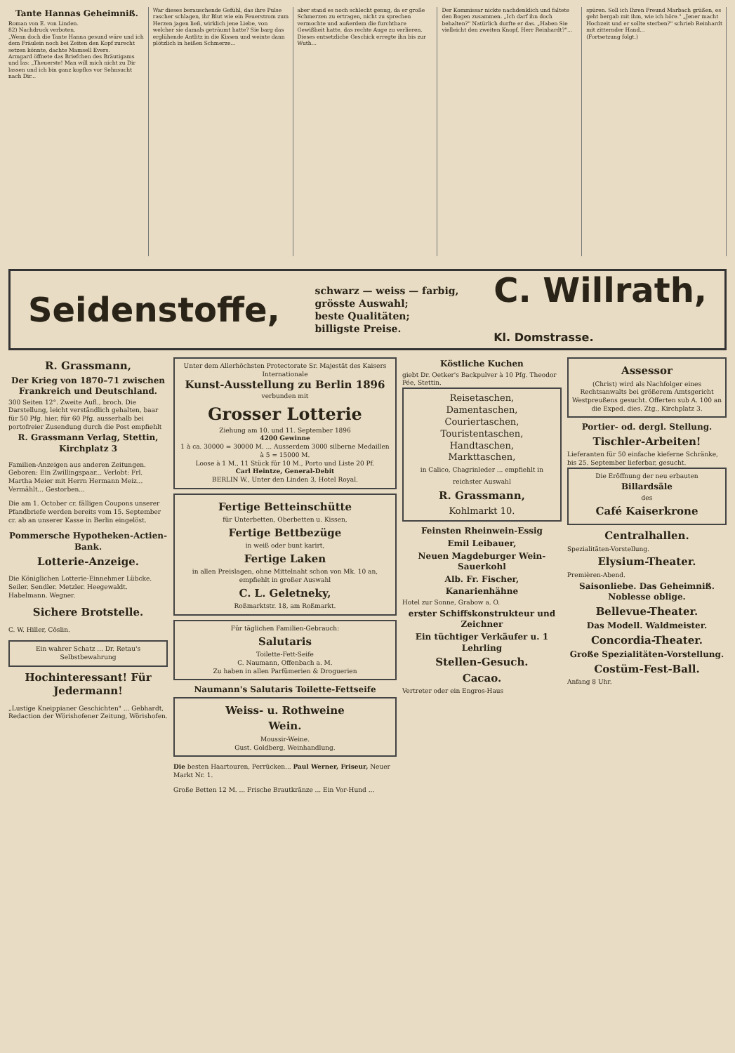Tante Hannas Geheimniß.
Roman von E. von Linden.
82) Nachdruck verboten.
„Wenn doch die Tante Hanna gesund wäre und ich dem Fräulein noch bei Zeiten den Kopf zurecht setzen könnte, dachte Mamsell Evers.
Armgard öffnete das Briefchen des Bräutigams und las: „Theuerste! Man will mich nicht zu Dir lassen und ich bin ganz kopflos vor Sehnsucht nach Dir...
War dieses berauschende Gefühl, das ihre Pulse rascher schlagen, ihr Blut wie ein Feuerstrom zum Herzen jagen ließ, wirklich jene Liebe, von welcher sie damals geträumt hatte? Sie barg das erglühende Antlitz in die Kissen und weinte dann plötzlich in heißen Schmerze...
aber stand es noch schlecht genug, da er große Schmerzen zu ertragen, nicht zu sprechen vermochte und außerdem die furchtbare Gewißheit hatte, das rechte Auge zu verlieren. Dieses entsetzliche Geschick erregte ihn bis zur Wuth...
Der Kommissar nickte nachdenklich und faltete den Bogen zusammen. „Ich darf ihn doch behalten?" Natürlich durfte er das. „Haben Sie vielleicht den zweiten Knopf, Herr Reinhardt?"...
spüren. Soll ich Ihren Freund Marbach grüßen, es geht bergab mit ihm, wie ich höre." „Jener macht Hochzeit und er sollte sterben?" schrieb Reinhardt mit zitternder Hand...
(Fortsetzung folgt.)
Seidenstoffe, schwarz — weiss — farbig,
grösste Auswahl;
beste Qualitäten;
billigste Preise. C. Willrath,
Kl. Domstrasse.
R. Grassmann,
Der Krieg von 1870–71 zwischen Frankreich und Deutschland.
300 Seiten 12°. Zweite Aufl., broch. Die Darstellung, leicht verständlich gehalten, baar für 50 Pfg. hier, für 60 Pfg. ausserhalb bei portofreier Zusendung durch die Post empfiehlt
R. Grassmann Verlag, Stettin, Kirchplatz 3
Familien-Anzeigen aus anderen Zeitungen. Geboren: Ein Zwillingspaar... Verlobt: Frl. Martha Meier mit Herrn Hermann Meiz... Vermählt... Gestorben...
Die am 1. October cr. fälligen Coupons unserer Pfandbriefe werden bereits vom 15. September cr. ab an unserer Kasse in Berlin eingelöst.
Pommersche Hypotheken-Actien-Bank.
Lotterie-Anzeige.
Die Königlichen Lotterie-Einnehmer Lübcke. Seiler. Sendler. Metzler. Heegewaldt. Habelmann. Wegner.
Sichere Brotstelle.
C. W. Hiller, Cöslin.
Ein wahrer Schatz ... Dr. Retau's Selbstbewahrung
Hochinteressant! Für Jedermann!
„Lustige Kneippianer Geschichten" ... Gebhardt, Redaction der Wörishofener Zeitung, Wörishofen.
Unter dem Allerhöchsten Protectorate Sr. Majestät des Kaisers
Internationale
Kunst-Ausstellung zu Berlin 1896
verbunden mit
Grosser Lotterie
Ziehung am 10. und 11. September 1896
4200 Gewinne
1 à ca. 30000 = 30000 M. ... Ausserdem 3000 silberne Medaillen à 5 = 15000 M.
Loose à 1 M., 11 Stück für 10 M., Porto und Liste 20 Pf.
Carl Heintze, General-Debit
BERLIN W., Unter den Linden 3, Hotel Royal.
Fertige Betteinschütte
für Unterbetten, Oberbetten u. Kissen,
Fertige Bettbezüge
in weiß oder bunt karirt,
Fertige Laken
in allen Preislagen, ohne Mittelnaht schon von Mk. 10 an, empfiehlt in großer Auswahl
C. L. Geletneky,
Roßmarktstr. 18, am Roßmarkt.
Für täglichen Familien-Gebrauch:
Salutaris
Toilette-Fett-Seife
C. Naumann, Offenbach a. M.
Zu haben in allen Parfümerien & Droguerien
Naumann's Salutaris Toilette-Fettseife
Weiss- u. Rothweine
Wein.
Moussir-Weine.
Gust. Goldberg, Weinhandlung.
Die besten Haartouren, Perrücken... Paul Werner, Friseur, Neuer Markt Nr. 1.
Große Betten 12 M. ... Frische Brautkränze ... Ein Vor-Hund ...
Köstliche Kuchen
giebt Dr. Oetker's Backpulver à 10 Pfg. Theodor Pée, Stettin.
Reisetaschen,
Damentaschen,
Couriertaschen,
Touristentaschen,
Handtaschen,
Markttaschen,
in Calico, Chagrinleder ... empfiehlt in reichster Auswahl
R. Grassmann,
Kohlmarkt 10.
Feinsten Rheinwein-Essig
Emil Leibauer,
Neuen Magdeburger Wein-Sauerkohl
Alb. Fr. Fischer,
Kanarienhähne
Hotel zur Sonne, Grabow a. O.
erster Schiffskonstrukteur und Zeichner
Ein tüchtiger Verkäufer u. 1 Lehrling
Stellen-Gesuch.
Cacao.
Vertreter oder ein Engros-Haus
Assessor
(Christ) wird als Nachfolger eines Rechtsanwalts bei größerem Amtsgericht Westpreußens gesucht. Offerten sub A. 100 an die Exped. dies. Ztg., Kirchplatz 3.
Portier- od. dergl. Stellung.
Tischler-Arbeiten!
Lieferanten für 50 einfache kieferne Schränke, bis 25. September lieferbar, gesucht.
Die Eröffnung der neu erbauten
Billardsäle
des
Café Kaiserkrone
Centralhallen.
Spezialitäten-Vorstellung.
Elysium-Theater.
Premièren-Abend.
Saisonliebe. Das Geheimniß. Noblesse oblige.
Bellevue-Theater.
Das Modell. Waldmeister.
Concordia-Theater.
Große Spezialitäten-Vorstellung.
Costüm-Fest-Ball.
Anfang 8 Uhr.